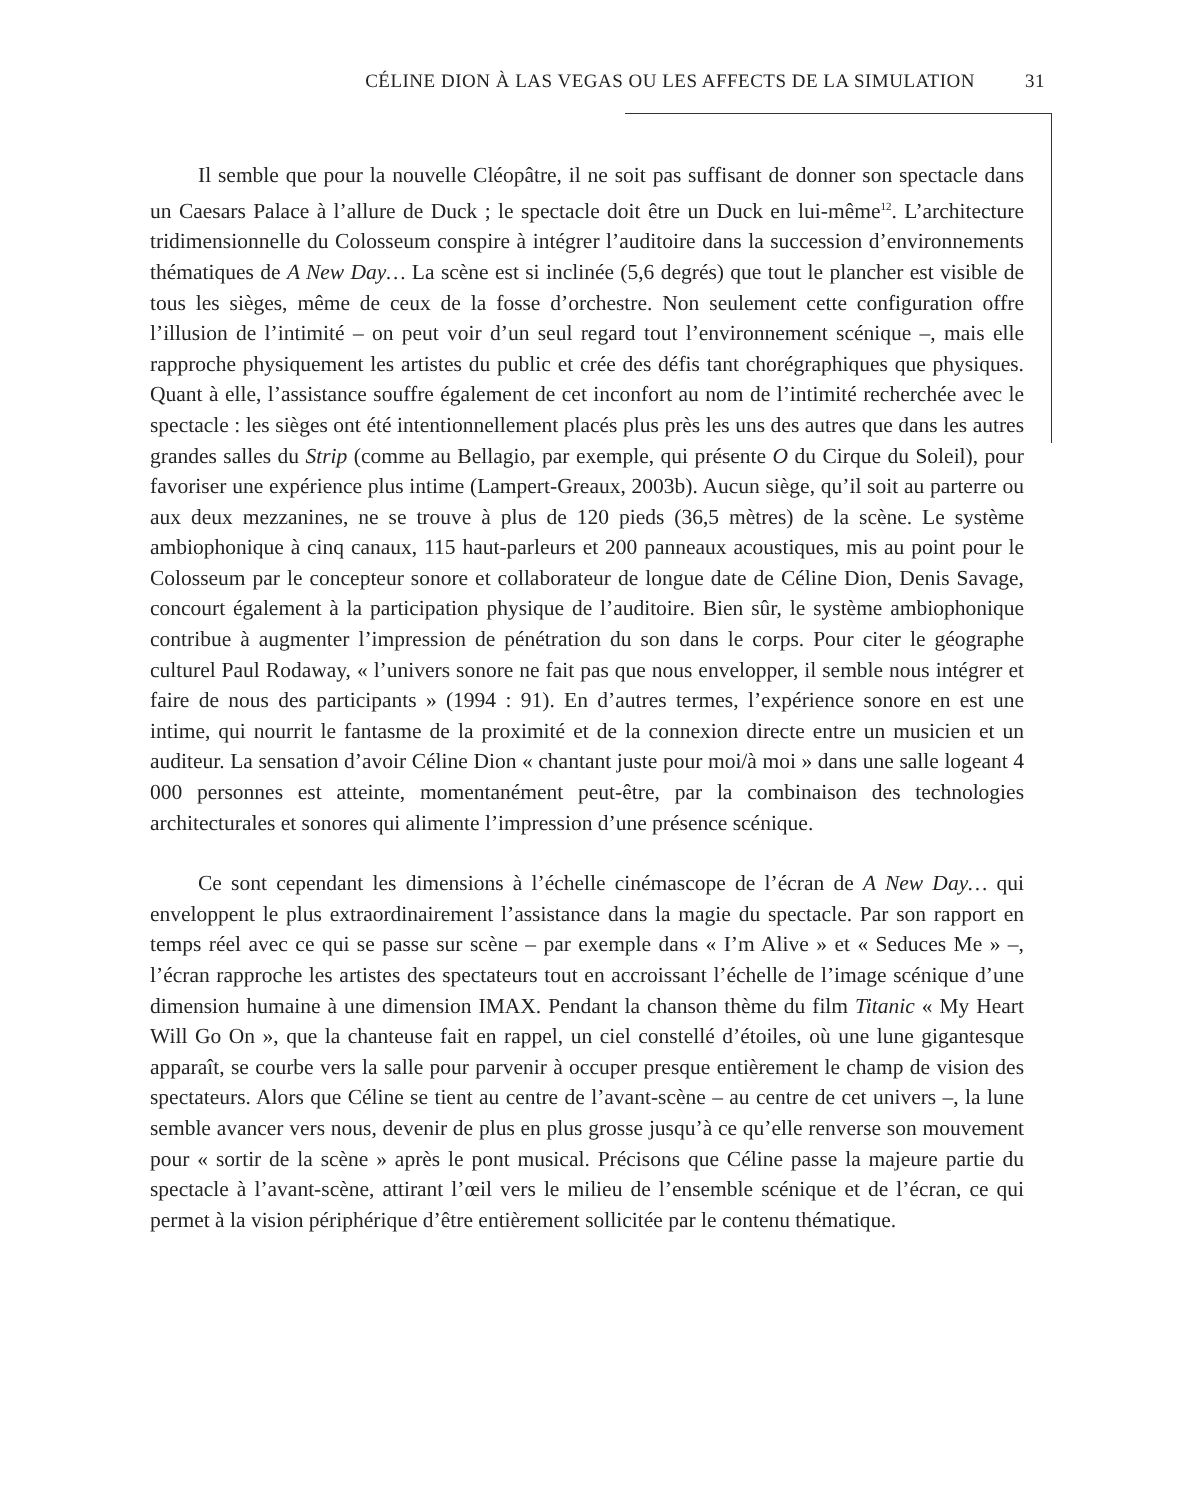CÉLINE DION À LAS VEGAS OU LES AFFECTS DE LA SIMULATION 31
Il semble que pour la nouvelle Cléopâtre, il ne soit pas suffisant de donner son spectacle dans un Caesars Palace à l’allure de Duck ; le spectacle doit être un Duck en lui-même<sup>12</sup>. L’architecture tridimensionnelle du Colosseum conspire à intégrer l’auditoire dans la succession d’environnements thématiques de A New Day… La scène est si inclinée (5,6 degrés) que tout le plancher est visible de tous les sièges, même de ceux de la fosse d’orchestre. Non seulement cette configuration offre l’illusion de l’intimité – on peut voir d’un seul regard tout l’environnement scénique –, mais elle rapproche physiquement les artistes du public et crée des défis tant chorégraphiques que physiques. Quant à elle, l’assistance souffre également de cet inconfort au nom de l’intimité recherchée avec le spectacle : les sièges ont été intentionnellement placés plus près les uns des autres que dans les autres grandes salles du Strip (comme au Bellagio, par exemple, qui présente O du Cirque du Soleil), pour favoriser une expérience plus intime (Lampert-Greaux, 2003b). Aucun siège, qu’il soit au parterre ou aux deux mezzanines, ne se trouve à plus de 120 pieds (36,5 mètres) de la scène. Le système ambiophonique à cinq canaux, 115 haut-parleurs et 200 panneaux acoustiques, mis au point pour le Colosseum par le concepteur sonore et collaborateur de longue date de Céline Dion, Denis Savage, concourt également à la participation physique de l’auditoire. Bien sûr, le système ambiophonique contribue à augmenter l’impression de pénétration du son dans le corps. Pour citer le géographe culturel Paul Rodaway, « l’univers sonore ne fait pas que nous envelopper, il semble nous intégrer et faire de nous des participants » (1994 : 91). En d’autres termes, l’expérience sonore en est une intime, qui nourrit le fantasme de la proximité et de la connexion directe entre un musicien et un auditeur. La sensation d’avoir Céline Dion « chantant juste pour moi/à moi » dans une salle logeant 4 000 personnes est atteinte, momentanément peut-être, par la combinaison des technologies architecturales et sonores qui alimente l’impression d’une présence scénique.
Ce sont cependant les dimensions à l’échelle cinémascope de l’écran de A New Day… qui enveloppent le plus extraordinairement l’assistance dans la magie du spectacle. Par son rapport en temps réel avec ce qui se passe sur scène – par exemple dans « I’m Alive » et « Seduces Me » –, l’écran rapproche les artistes des spectateurs tout en accroissant l’échelle de l’image scénique d’une dimension humaine à une dimension IMAX. Pendant la chanson thème du film Titanic « My Heart Will Go On », que la chanteuse fait en rappel, un ciel constellé d’étoiles, où une lune gigantesque apparaît, se courbe vers la salle pour parvenir à occuper presque entièrement le champ de vision des spectateurs. Alors que Céline se tient au centre de l’avant-scène – au centre de cet univers –, la lune semble avancer vers nous, devenir de plus en plus grosse jusqu’à ce qu’elle renverse son mouvement pour « sortir de la scène » après le pont musical. Précisons que Céline passe la majeure partie du spectacle à l’avant-scène, attirant l’œil vers le milieu de l’ensemble scénique et de l’écran, ce qui permet à la vision périphérique d’être entièrement sollicitée par le contenu thématique.